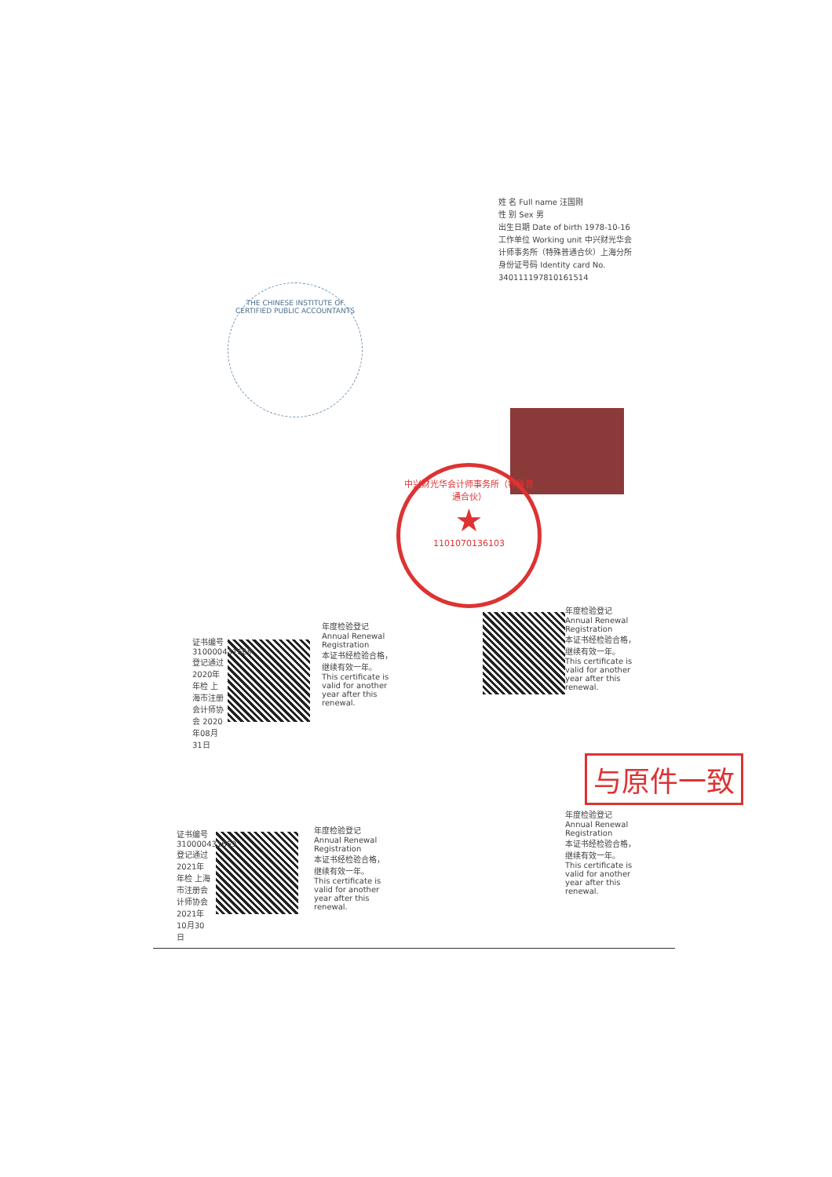姓 名 Full name 汪国刚
性 别 Sex 男
出生日期 Date of birth 1978-10-16
工作单位 Working unit 中兴财光华会计师事务所（特殊普通合伙）上海分所
身份证号码 Identity card No. 340111197810161514
THE CHINESE INSTITUTE OF CERTIFIED PUBLIC ACCOUNTANTS
中兴财光华会计师事务所（特殊普通合伙）
★
1101070136103
年度检验登记 Annual Renewal Registration
本证书经检验合格，继续有效一年。 This certificate is valid for another year after this renewal.
年度检验登记 Annual Renewal Registration
本证书经检验合格，继续有效一年。 This certificate is valid for another year after this renewal.
证书编号310000431669 登记通过2020年年检 上海市注册会计师协会 2020年08月31日
年度检验登记 Annual Renewal Registration
本证书经检验合格，继续有效一年。 This certificate is valid for another year after this renewal.
年度检验登记 Annual Renewal Registration
本证书经检验合格，继续有效一年。 This certificate is valid for another year after this renewal.
证书编号310000431669 登记通过2021年年检 上海市注册会计师协会 2021年10月30日
与原件一致